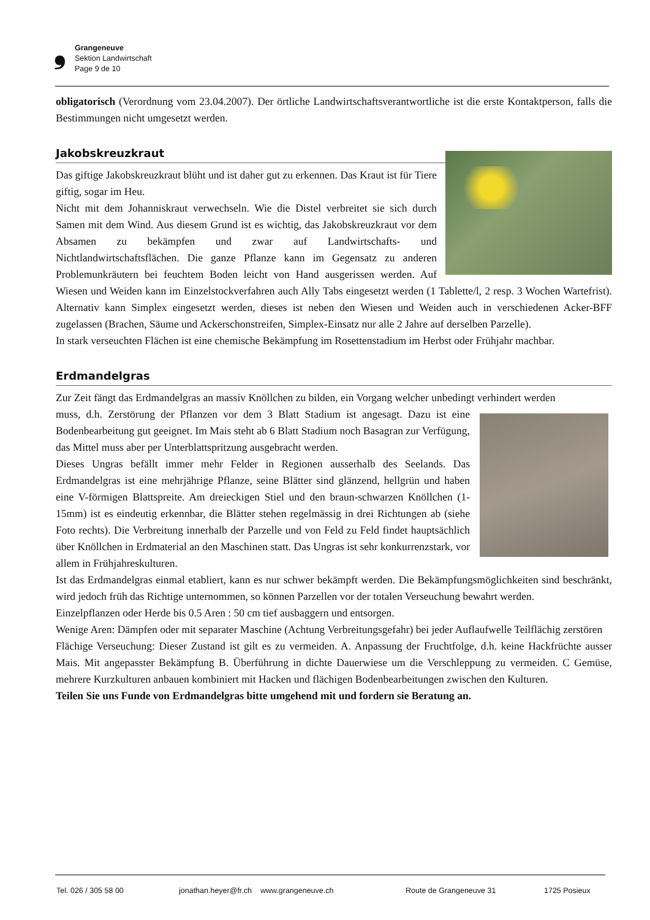❟
Grangeneuve
Sektion Landwirtschaft
Page 9 de 10
obligatorisch (Verordnung vom 23.04.2007). Der örtliche Landwirtschaftsverantwortliche ist die erste Kontaktperson, falls die Bestimmungen nicht umgesetzt werden.
Jakobskreuzkraut
Das giftige Jakobskreuzkraut blüht und ist daher gut zu erkennen. Das Kraut ist für Tiere giftig, sogar im Heu.
Nicht mit dem Johanniskraut verwechseln. Wie die Distel verbreitet sie sich durch Samen mit dem Wind. Aus diesem Grund ist es wichtig, das Jakobskreuzkraut vor dem Absamen zu bekämpfen und zwar auf Landwirtschafts- und Nichtlandwirtschaftsflächen. Die ganze Pflanze kann im Gegensatz zu anderen Problemunkräutern bei feuchtem Boden leicht von Hand ausgerissen werden. Auf Wiesen und Weiden kann im Einzelstockverfahren auch Ally Tabs eingesetzt werden (1 Tablette/l, 2 resp. 3 Wochen Wartefrist). Alternativ kann Simplex eingesetzt werden, dieses ist neben den Wiesen und Weiden auch in verschiedenen Acker-BFF zugelassen (Brachen, Säume und Ackerschonstreifen, Simplex-Einsatz nur alle 2 Jahre auf derselben Parzelle).
In stark verseuchten Flächen ist eine chemische Bekämpfung im Rosettenstadium im Herbst oder Frühjahr machbar.
Erdmandelgras
Zur Zeit fängt das Erdmandelgras an massiv Knöllchen zu bilden, ein Vorgang welcher unbedingt verhindert werden
muss, d.h. Zerstörung der Pflanzen vor dem 3 Blatt Stadium ist angesagt. Dazu ist eine Bodenbearbeitung gut geeignet. Im Mais steht ab 6 Blatt Stadium noch Basagran zur Verfügung, das Mittel muss aber per Unterblattspritzung ausgebracht werden.
Dieses Ungras befällt immer mehr Felder in Regionen ausserhalb des Seelands. Das Erdmandelgras ist eine mehrjährige Pflanze, seine Blätter sind glänzend, hellgrün und haben eine V-förmigen Blattspreite. Am dreieckigen Stiel und den braun-schwarzen Knöllchen (1-15mm) ist es eindeutig erkennbar, die Blätter stehen regelmässig in drei Richtungen ab (siehe Foto rechts). Die Verbreitung innerhalb der Parzelle und von Feld zu Feld findet hauptsächlich über Knöllchen in Erdmaterial an den Maschinen statt. Das Ungras ist sehr konkurrenzstark, vor allem in Frühjahreskulturen.
Ist das Erdmandelgras einmal etabliert, kann es nur schwer bekämpft werden. Die Bekämpfungsmöglichkeiten sind beschränkt, wird jedoch früh das Richtige unternommen, so können Parzellen vor der totalen Verseuchung bewahrt werden.
Einzelpflanzen oder Herde bis 0.5 Aren : 50 cm tief ausbaggern und entsorgen.
Wenige Aren: Dämpfen oder mit separater Maschine (Achtung Verbreitungsgefahr) bei jeder Auflaufwelle Teilflächig zerstören
Flächige Verseuchung: Dieser Zustand ist gilt es zu vermeiden. A. Anpassung der Fruchtfolge, d.h. keine Hackfrüchte ausser Mais. Mit angepasster Bekämpfung B. Überführung in dichte Dauerwiese um die Verschleppung zu vermeiden. C Gemüse, mehrere Kurzkulturen anbauen kombiniert mit Hacken und flächigen Bodenbearbeitungen zwischen den Kulturen.
Teilen Sie uns Funde von Erdmandelgras bitte umgehend mit und fordern sie Beratung an.
Tel. 026 / 305 58 00 jonathan.heyer@fr.ch www.grangeneuve.ch Route de Grangeneuve 31 1725 Posieux